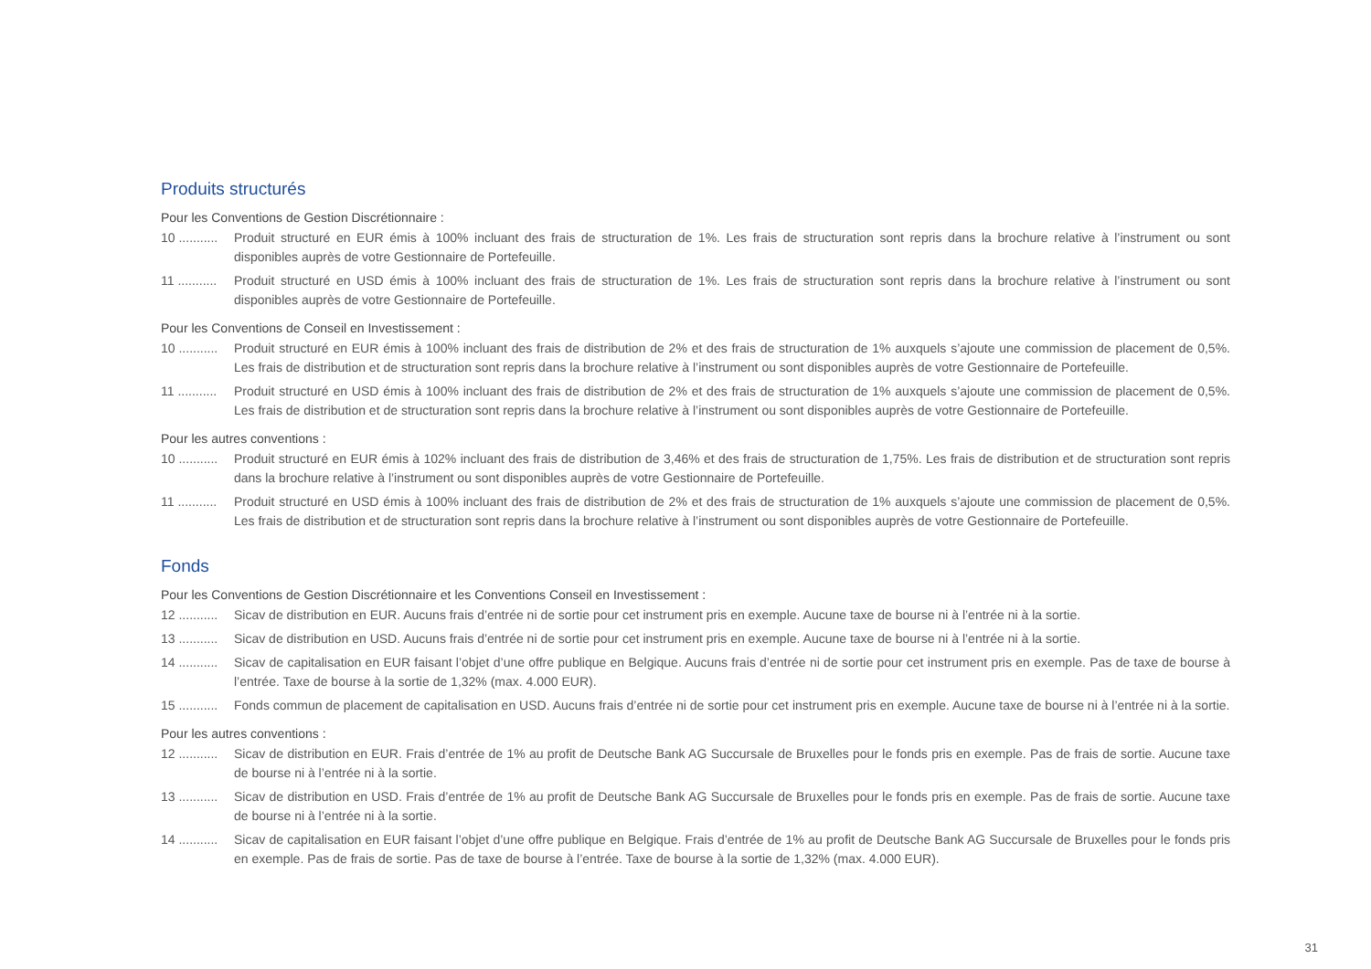Produits structurés
Pour les Conventions de Gestion Discrétionnaire :
10 ...........
Produit structuré en EUR émis à 100% incluant des frais de structuration de 1%. Les frais de structuration sont repris dans la brochure relative à l’instrument ou sont disponibles auprès de votre Gestionnaire de Portefeuille.
11 ...........
Produit structuré en USD émis à 100% incluant des frais de structuration de 1%. Les frais de structuration sont repris dans la brochure relative à l’instrument ou sont disponibles auprès de votre Gestionnaire de Portefeuille.
Pour les Conventions de Conseil en Investissement :
10 ...........
Produit structuré en EUR émis à 100% incluant des frais de distribution de 2% et des frais de structuration de 1% auxquels s’ajoute une commission de placement de 0,5%. Les frais de distribution et de structuration sont repris dans la brochure relative à l’instrument ou sont disponibles auprès de votre Gestionnaire de Portefeuille.
11 ...........
Produit structuré en USD émis à 100% incluant des frais de distribution de 2% et des frais de structuration de 1% auxquels s’ajoute une commission de placement de 0,5%. Les frais de distribution et de structuration sont repris dans la brochure relative à l’instrument ou sont disponibles auprès de votre Gestionnaire de Portefeuille.
Pour les autres conventions :
10 ...........
Produit structuré en EUR émis à 102% incluant des frais de distribution de 3,46% et des frais de structuration de 1,75%. Les frais de distribution et de structuration sont repris dans la brochure relative à l’instrument ou sont disponibles auprès de votre Gestionnaire de Portefeuille.
11 ...........
Produit structuré en USD émis à 100% incluant des frais de distribution de 2% et des frais de structuration de 1% auxquels s’ajoute une commission de placement de 0,5%. Les frais de distribution et de structuration sont repris dans la brochure relative à l’instrument ou sont disponibles auprès de votre Gestionnaire de Portefeuille.
Fonds
Pour les Conventions de Gestion Discrétionnaire et les Conventions Conseil en Investissement :
12 ...........
Sicav de distribution en EUR. Aucuns frais d’entrée ni de sortie pour cet instrument pris en exemple. Aucune taxe de bourse ni à l’entrée ni à la sortie.
13 ...........
Sicav de distribution en USD. Aucuns frais d’entrée ni de sortie pour cet instrument pris en exemple. Aucune taxe de bourse ni à l’entrée ni à la sortie.
14 ...........
Sicav de capitalisation en EUR faisant l’objet d’une offre publique en Belgique. Aucuns frais d’entrée ni de sortie pour cet instrument pris en exemple. Pas de taxe de bourse à l’entrée. Taxe de bourse à la sortie de 1,32% (max. 4.000 EUR).
15 ...........
Fonds commun de placement de capitalisation en USD. Aucuns frais d’entrée ni de sortie pour cet instrument pris en exemple. Aucune taxe de bourse ni à l’entrée ni à la sortie.
Pour les autres conventions :
12 ...........
Sicav de distribution en EUR. Frais d’entrée de 1% au profit de Deutsche Bank AG Succursale de Bruxelles pour le fonds pris en exemple. Pas de frais de sortie. Aucune taxe de bourse ni à l’entrée ni à la sortie.
13 ...........
Sicav de distribution en USD. Frais d’entrée de 1% au profit de Deutsche Bank AG Succursale de Bruxelles pour le fonds pris en exemple. Pas de frais de sortie. Aucune taxe de bourse ni à l’entrée ni à la sortie.
14 ...........
Sicav de capitalisation en EUR faisant l’objet d’une offre publique en Belgique. Frais d’entrée de 1% au profit de Deutsche Bank AG Succursale de Bruxelles pour le fonds pris en exemple. Pas de frais de sortie. Pas de taxe de bourse à l’entrée. Taxe de bourse à la sortie de 1,32% (max. 4.000 EUR).
31